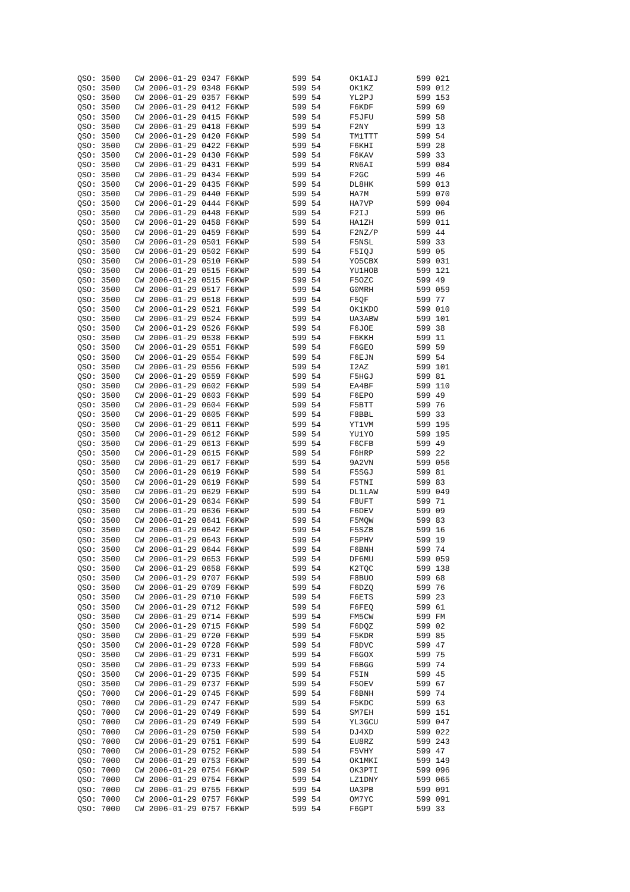QSO: 3500   CW 2006-01-29 0347 F6KWP         599 54      OK1AIJ        599 021
QSO: 3500   CW 2006-01-29 0348 F6KWP         599 54      OK1KZ         599 012
QSO: 3500   CW 2006-01-29 0357 F6KWP         599 54      YL2PJ         599 153
QSO: 3500   CW 2006-01-29 0412 F6KWP         599 54      F6KDF         599 69
QSO: 3500   CW 2006-01-29 0415 F6KWP         599 54      F5JFU         599 58
QSO: 3500   CW 2006-01-29 0418 F6KWP         599 54      F2NY          599 13
QSO: 3500   CW 2006-01-29 0420 F6KWP         599 54      TM1TTT        599 54
QSO: 3500   CW 2006-01-29 0422 F6KWP         599 54      F6KHI         599 28
QSO: 3500   CW 2006-01-29 0430 F6KWP         599 54      F6KAV         599 33
QSO: 3500   CW 2006-01-29 0431 F6KWP         599 54      RN6AI         599 084
QSO: 3500   CW 2006-01-29 0434 F6KWP         599 54      F2GC          599 46
QSO: 3500   CW 2006-01-29 0435 F6KWP         599 54      DL8HK         599 013
QSO: 3500   CW 2006-01-29 0440 F6KWP         599 54      HA7M          599 070
QSO: 3500   CW 2006-01-29 0444 F6KWP         599 54      HA7VP         599 004
QSO: 3500   CW 2006-01-29 0448 F6KWP         599 54      F2IJ          599 06
QSO: 3500   CW 2006-01-29 0458 F6KWP         599 54      HA1ZH         599 011
QSO: 3500   CW 2006-01-29 0459 F6KWP         599 54      F2NZ/P        599 44
QSO: 3500   CW 2006-01-29 0501 F6KWP         599 54      F5NSL         599 33
QSO: 3500   CW 2006-01-29 0502 F6KWP         599 54      F5IQJ         599 05
QSO: 3500   CW 2006-01-29 0510 F6KWP         599 54      YO5CBX        599 031
QSO: 3500   CW 2006-01-29 0515 F6KWP         599 54      YU1HOB        599 121
QSO: 3500   CW 2006-01-29 0515 F6KWP         599 54      F5OZC         599 49
QSO: 3500   CW 2006-01-29 0517 F6KWP         599 54      G0MRH         599 059
QSO: 3500   CW 2006-01-29 0518 F6KWP         599 54      F5QF          599 77
QSO: 3500   CW 2006-01-29 0521 F6KWP         599 54      OK1KDO        599 010
QSO: 3500   CW 2006-01-29 0524 F6KWP         599 54      UA3ABW        599 101
QSO: 3500   CW 2006-01-29 0526 F6KWP         599 54      F6JOE         599 38
QSO: 3500   CW 2006-01-29 0538 F6KWP         599 54      F6KKH         599 11
QSO: 3500   CW 2006-01-29 0551 F6KWP         599 54      F6GEO         599 59
QSO: 3500   CW 2006-01-29 0554 F6KWP         599 54      F6EJN         599 54
QSO: 3500   CW 2006-01-29 0556 F6KWP         599 54      I2AZ          599 101
QSO: 3500   CW 2006-01-29 0559 F6KWP         599 54      F5HGJ         599 81
QSO: 3500   CW 2006-01-29 0602 F6KWP         599 54      EA4BF         599 110
QSO: 3500   CW 2006-01-29 0603 F6KWP         599 54      F6EPO         599 49
QSO: 3500   CW 2006-01-29 0604 F6KWP         599 54      F5BTT         599 76
QSO: 3500   CW 2006-01-29 0605 F6KWP         599 54      F8BBL         599 33
QSO: 3500   CW 2006-01-29 0611 F6KWP         599 54      YT1VM         599 195
QSO: 3500   CW 2006-01-29 0612 F6KWP         599 54      YU1YO         599 195
QSO: 3500   CW 2006-01-29 0613 F6KWP         599 54      F6CFB         599 49
QSO: 3500   CW 2006-01-29 0615 F6KWP         599 54      F6HRP         599 22
QSO: 3500   CW 2006-01-29 0617 F6KWP         599 54      9A2VN         599 056
QSO: 3500   CW 2006-01-29 0619 F6KWP         599 54      F5SGJ         599 81
QSO: 3500   CW 2006-01-29 0619 F6KWP         599 54      F5TNI         599 83
QSO: 3500   CW 2006-01-29 0629 F6KWP         599 54      DL1LAW        599 049
QSO: 3500   CW 2006-01-29 0634 F6KWP         599 54      F8UFT         599 71
QSO: 3500   CW 2006-01-29 0636 F6KWP         599 54      F6DEV         599 09
QSO: 3500   CW 2006-01-29 0641 F6KWP         599 54      F5MQW         599 83
QSO: 3500   CW 2006-01-29 0642 F6KWP         599 54      F5SZB         599 16
QSO: 3500   CW 2006-01-29 0643 F6KWP         599 54      F5PHV         599 19
QSO: 3500   CW 2006-01-29 0644 F6KWP         599 54      F6BNH         599 74
QSO: 3500   CW 2006-01-29 0653 F6KWP         599 54      DF6MU         599 059
QSO: 3500   CW 2006-01-29 0658 F6KWP         599 54      K2TQC         599 138
QSO: 3500   CW 2006-01-29 0707 F6KWP         599 54      F8BUO         599 68
QSO: 3500   CW 2006-01-29 0709 F6KWP         599 54      F6DZQ         599 76
QSO: 3500   CW 2006-01-29 0710 F6KWP         599 54      F6ETS         599 23
QSO: 3500   CW 2006-01-29 0712 F6KWP         599 54      F6FEQ         599 61
QSO: 3500   CW 2006-01-29 0714 F6KWP         599 54      FM5CW         599 FM
QSO: 3500   CW 2006-01-29 0715 F6KWP         599 54      F6DQZ         599 02
QSO: 3500   CW 2006-01-29 0720 F6KWP         599 54      F5KDR         599 85
QSO: 3500   CW 2006-01-29 0728 F6KWP         599 54      F8DVC         599 47
QSO: 3500   CW 2006-01-29 0731 F6KWP         599 54      F6GOX         599 75
QSO: 3500   CW 2006-01-29 0733 F6KWP         599 54      F6BGG         599 74
QSO: 3500   CW 2006-01-29 0735 F6KWP         599 54      F5IN          599 45
QSO: 3500   CW 2006-01-29 0737 F6KWP         599 54      F5OEV         599 67
QSO: 7000   CW 2006-01-29 0745 F6KWP         599 54      F6BNH         599 74
QSO: 7000   CW 2006-01-29 0747 F6KWP         599 54      F5KDC         599 63
QSO: 7000   CW 2006-01-29 0749 F6KWP         599 54      SM7EH         599 151
QSO: 7000   CW 2006-01-29 0749 F6KWP         599 54      YL3GCU        599 047
QSO: 7000   CW 2006-01-29 0750 F6KWP         599 54      DJ4XD         599 022
QSO: 7000   CW 2006-01-29 0751 F6KWP         599 54      EU8RZ         599 243
QSO: 7000   CW 2006-01-29 0752 F6KWP         599 54      F5VHY         599 47
QSO: 7000   CW 2006-01-29 0753 F6KWP         599 54      OK1MKI        599 149
QSO: 7000   CW 2006-01-29 0754 F6KWP         599 54      OK3PTI        599 096
QSO: 7000   CW 2006-01-29 0754 F6KWP         599 54      LZ1DNY        599 065
QSO: 7000   CW 2006-01-29 0755 F6KWP         599 54      UA3PB         599 091
QSO: 7000   CW 2006-01-29 0757 F6KWP         599 54      OM7YC         599 091
QSO: 7000   CW 2006-01-29 0757 F6KWP         599 54      F6GPT         599 33